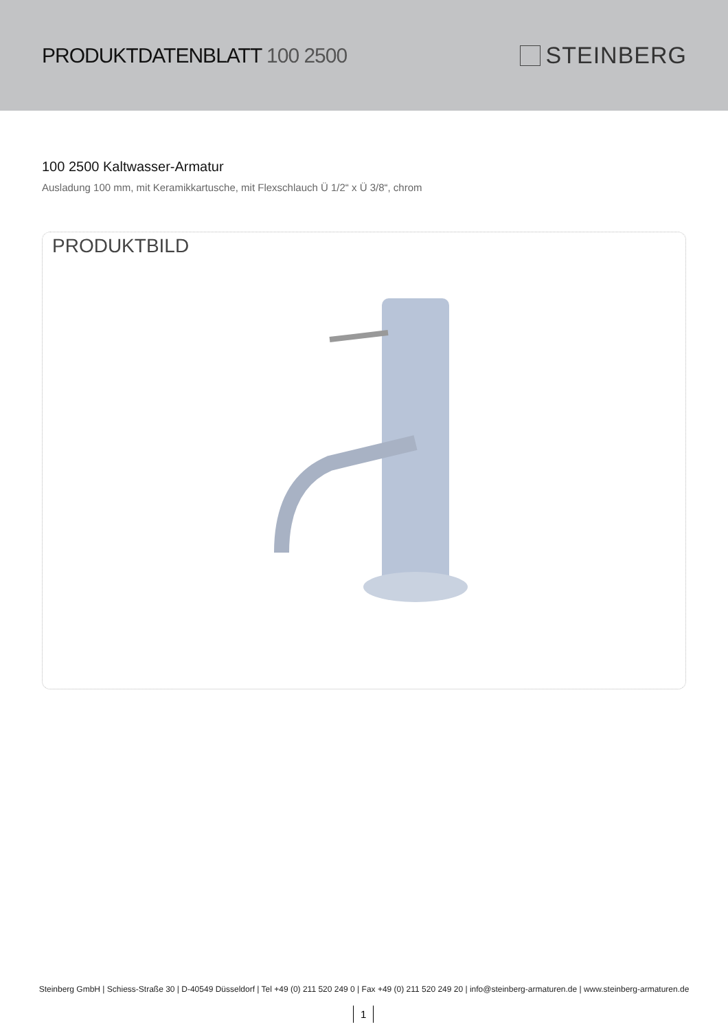PRODUKTDATENBLATT 100 2500 STEINBERG
100 2500 Kaltwasser-Armatur
Ausladung 100 mm, mit Keramikkartusche, mit Flexschlauch Ü 1/2“ x Ü 3/8“, chrom
PRODUKTBILD
Steinberg GmbH | Schiess-Straße 30 | D-40549 Düsseldorf | Tel +49 (0) 211 520 249 0 | Fax +49 (0) 211 520 249 20 | info@steinberg-armaturen.de | www.steinberg-armaturen.de
1